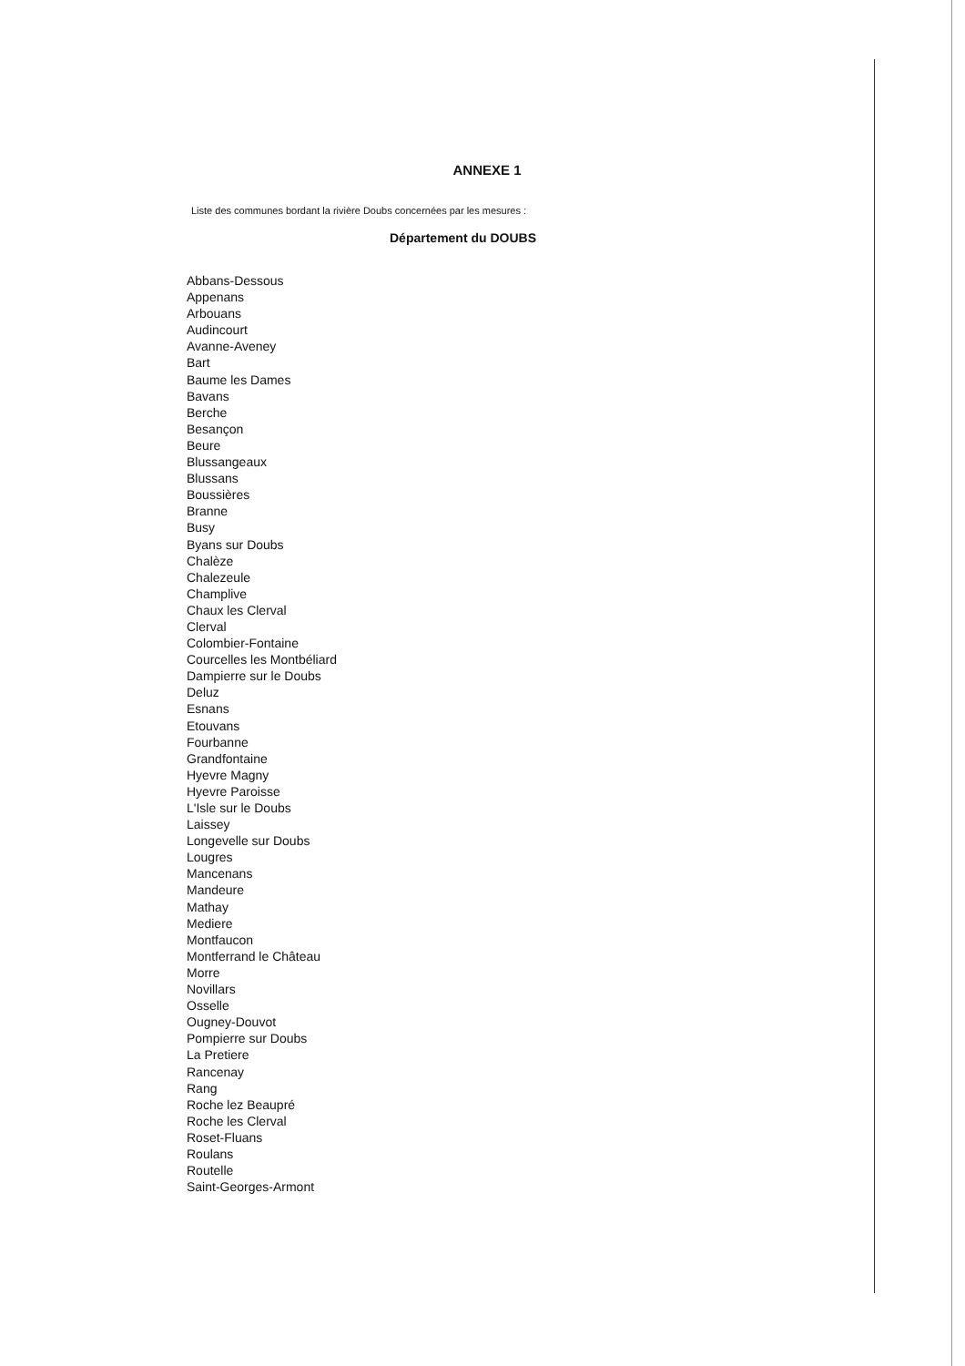ANNEXE 1
Liste des communes bordant la rivière Doubs concernées par les mesures :
Département du DOUBS
Abbans-Dessous
Appenans
Arbouans
Audincourt
Avanne-Aveney
Bart
Baume les Dames
Bavans
Berche
Besançon
Beure
Blussangeaux
Blussans
Boussières
Branne
Busy
Byans sur Doubs
Chalèze
Chalezeule
Champlive
Chaux les Clerval
Clerval
Colombier-Fontaine
Courcelles les Montbéliard
Dampierre sur le Doubs
Deluz
Esnans
Etouvans
Fourbanne
Grandfontaine
Hyevre Magny
Hyevre Paroisse
L'Isle sur le Doubs
Laissey
Longevelle sur Doubs
Lougres
Mancenans
Mandeure
Mathay
Mediere
Montfaucon
Montferrand le Château
Morre
Novillars
Osselle
Ougney-Douvot
Pompierre sur Doubs
La Pretiere
Rancenay
Rang
Roche lez Beaupré
Roche les Clerval
Roset-Fluans
Roulans
Routelle
Saint-Georges-Armont